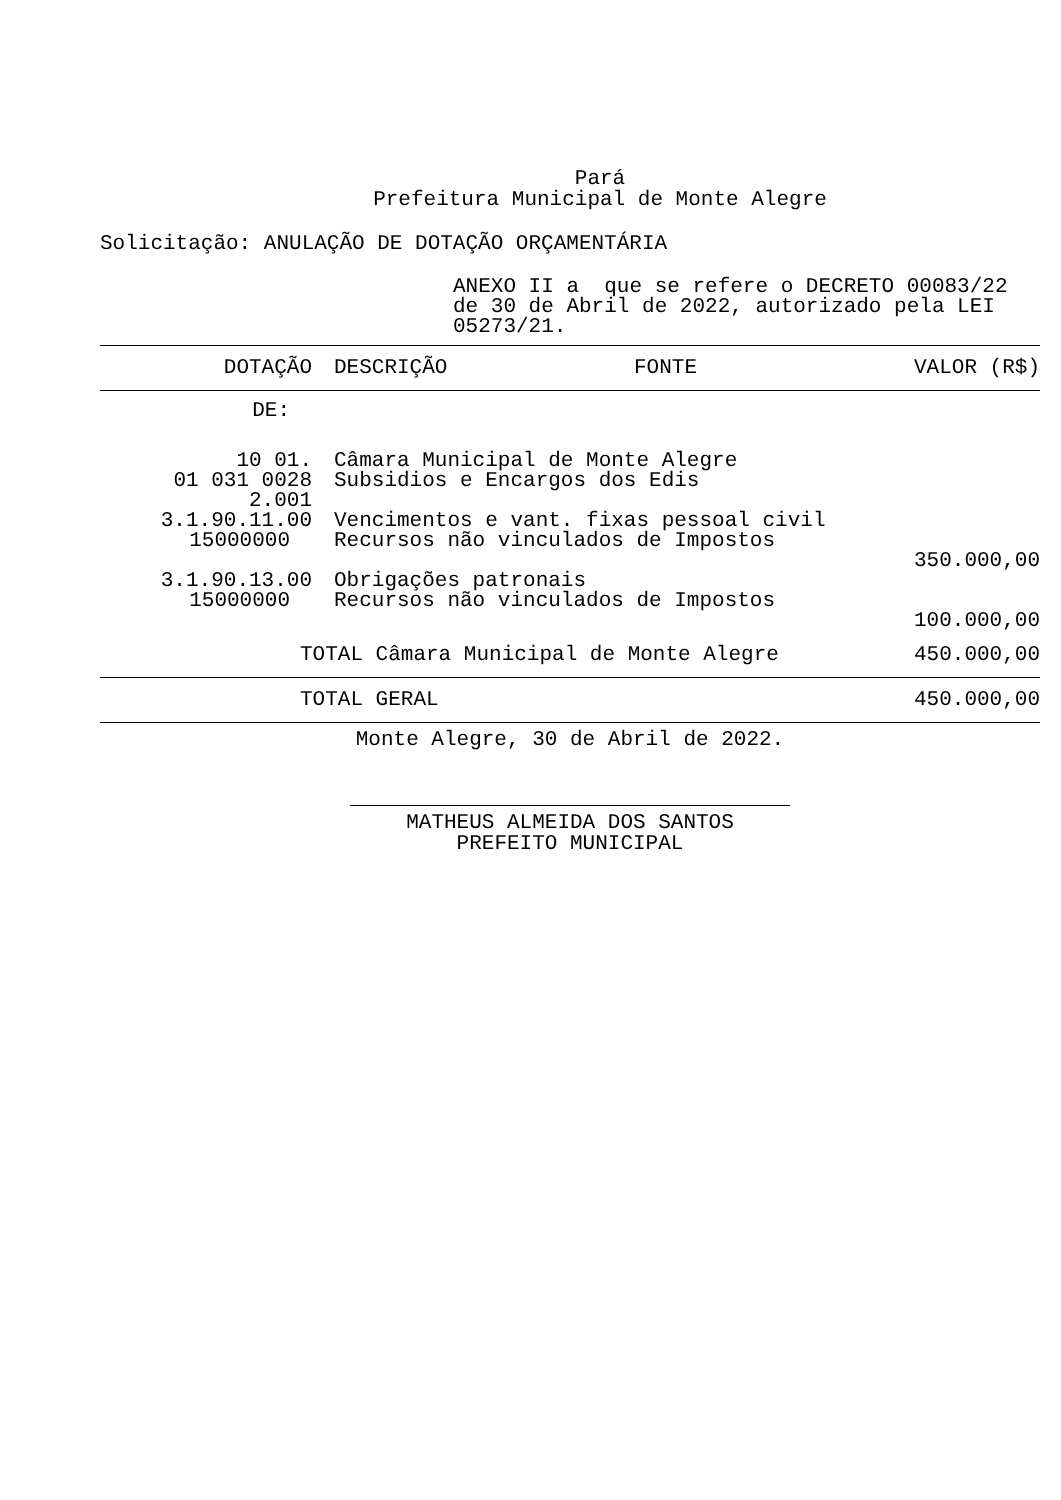Pará
Prefeitura Municipal de Monte Alegre
Solicitação: ANULAÇÃO DE DOTAÇÃO ORÇAMENTÁRIA
ANEXO II a que se refere o DECRETO 00083/22 de 30 de Abril de 2022, autorizado pela LEI 05273/21.
| DOTAÇÃO | DESCRIÇÃO | FONTE | VALOR (R$) |
| --- | --- | --- | --- |
| DE: | | | |
| 10 01. | Câmara Municipal de Monte Alegre | | |
| 01 031 0028 2.001 | Subsidios e Encargos dos Edis | | |
| 3.1.90.11.00 | Vencimentos e vant. fixas pessoal civil | | |
| 15000000 | Recursos não vinculados de Impostos | | |
| | | | 350.000,00 |
| 3.1.90.13.00 | Obrigações patronais | | |
| 15000000 | Recursos não vinculados de Impostos | | |
| | | | 100.000,00 |
| TOTAL Câmara Municipal de Monte Alegre | | | 450.000,00 |
| TOTAL GERAL | | | 450.000,00 |
Monte Alegre, 30 de Abril de 2022.
MATHEUS ALMEIDA DOS SANTOS
PREFEITO MUNICIPAL